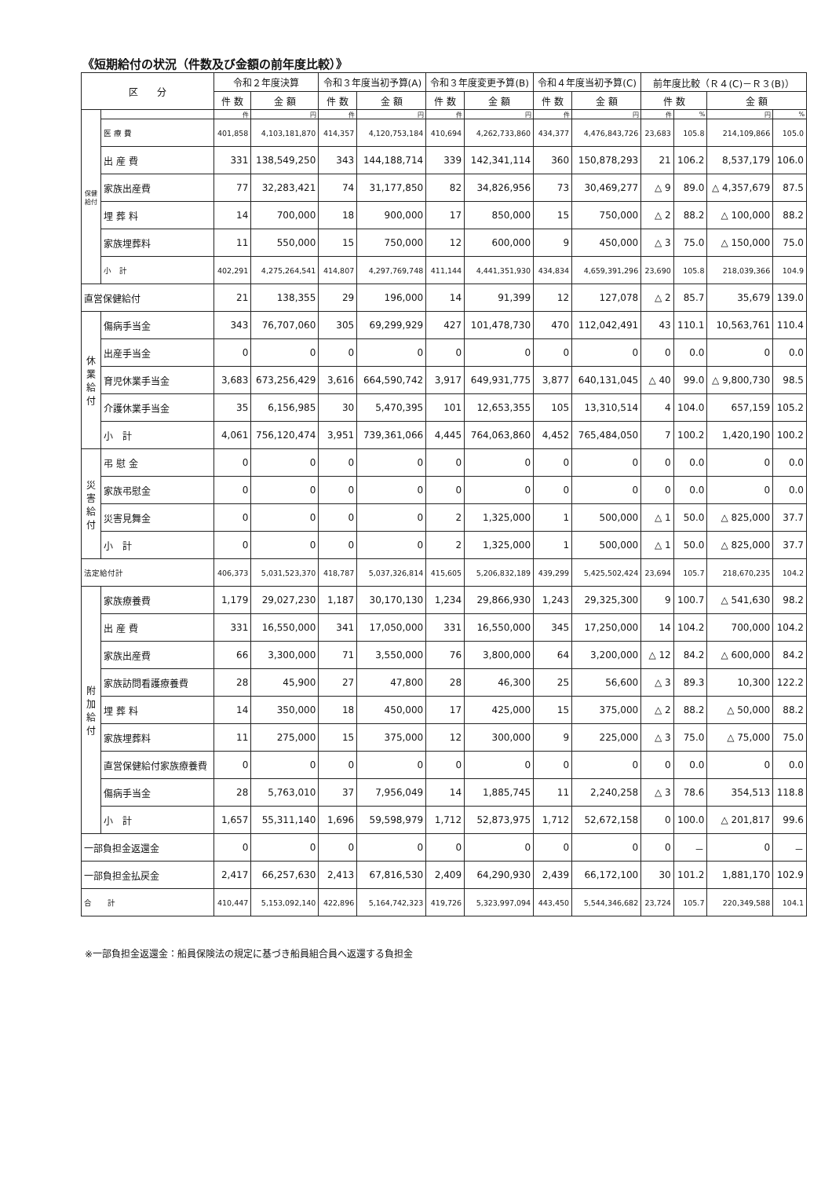《短期給付の状況（件数及び金額の前年度比較）》
| 区 分 | | 令和２年度決算 | | 令和３年度当初予算(A) | | 令和３年度変更予算(B) | | 令和４年度当初予算(C) | | 前年度比較（Ｒ４(C)－Ｒ３(B)） | | | |
| --- | --- | --- | --- | --- | --- | --- | --- | --- | --- | --- | --- | --- | --- |
| | | 件 数 | 金 額 | 件 数 | 金 額 | 件 数 | 金 額 | 件 数 | 金 額 | 件 数 | | 金 額 | |
| 保健給付 | | 件 | 円 | 件 | 円 | 件 | 円 | 件 | 円 | 件 | % | 円 | % |
| | 医 療 費 | 401,858 | 4,103,181,870 | 414,357 | 4,120,753,184 | 410,694 | 4,262,733,860 | 434,377 | 4,476,843,726 | 23,683 | 105.8 | 214,109,866 | 105.0 |
| | 出 産 費 | 331 | 138,549,250 | 343 | 144,188,714 | 339 | 142,341,114 | 360 | 150,878,293 | 21 | 106.2 | 8,537,179 | 106.0 |
| | 家族出産費 | 77 | 32,283,421 | 74 | 31,177,850 | 82 | 34,826,956 | 73 | 30,469,277 | △ 9 | 89.0 | △ 4,357,679 | 87.5 |
| | 埋 葬 料 | 14 | 700,000 | 18 | 900,000 | 17 | 850,000 | 15 | 750,000 | △ 2 | 88.2 | △ 100,000 | 88.2 |
| | 家族埋葬料 | 11 | 550,000 | 15 | 750,000 | 12 | 600,000 | 9 | 450,000 | △ 3 | 75.0 | △ 150,000 | 75.0 |
| | 小 計 | 402,291 | 4,275,264,541 | 414,807 | 4,297,769,748 | 411,144 | 4,441,351,930 | 434,834 | 4,659,391,296 | 23,690 | 105.8 | 218,039,366 | 104.9 |
| 直営保健給付 | | 21 | 138,355 | 29 | 196,000 | 14 | 91,399 | 12 | 127,078 | △ 2 | 85.7 | 35,679 | 139.0 |
| 休業給付 | 傷病手当金 | 343 | 76,707,060 | 305 | 69,299,929 | 427 | 101,478,730 | 470 | 112,042,491 | 43 | 110.1 | 10,563,761 | 110.4 |
| | 出産手当金 | 0 | 0 | 0 | 0 | 0 | 0 | 0 | 0 | 0 | 0.0 | 0 | 0.0 |
| | 育児休業手当金 | 3,683 | 673,256,429 | 3,616 | 664,590,742 | 3,917 | 649,931,775 | 3,877 | 640,131,045 | △ 40 | 99.0 | △ 9,800,730 | 98.5 |
| | 介護休業手当金 | 35 | 6,156,985 | 30 | 5,470,395 | 101 | 12,653,355 | 105 | 13,310,514 | 4 | 104.0 | 657,159 | 105.2 |
| | 小 計 | 4,061 | 756,120,474 | 3,951 | 739,361,066 | 4,445 | 764,063,860 | 4,452 | 765,484,050 | 7 | 100.2 | 1,420,190 | 100.2 |
| 災害給付 | 弔 慰 金 | 0 | 0 | 0 | 0 | 0 | 0 | 0 | 0 | 0 | 0.0 | 0 | 0.0 |
| | 家族弔慰金 | 0 | 0 | 0 | 0 | 0 | 0 | 0 | 0 | 0 | 0.0 | 0 | 0.0 |
| | 災害見舞金 | 0 | 0 | 0 | 0 | 2 | 1,325,000 | 1 | 500,000 | △ 1 | 50.0 | △ 825,000 | 37.7 |
| | 小 計 | 0 | 0 | 0 | 0 | 2 | 1,325,000 | 1 | 500,000 | △ 1 | 50.0 | △ 825,000 | 37.7 |
| 法定給付計 | | 406,373 | 5,031,523,370 | 418,787 | 5,037,326,814 | 415,605 | 5,206,832,189 | 439,299 | 5,425,502,424 | 23,694 | 105.7 | 218,670,235 | 104.2 |
| 附加給付 | 家族療養費 | 1,179 | 29,027,230 | 1,187 | 30,170,130 | 1,234 | 29,866,930 | 1,243 | 29,325,300 | 9 | 100.7 | △ 541,630 | 98.2 |
| | 出 産 費 | 331 | 16,550,000 | 341 | 17,050,000 | 331 | 16,550,000 | 345 | 17,250,000 | 14 | 104.2 | 700,000 | 104.2 |
| | 家族出産費 | 66 | 3,300,000 | 71 | 3,550,000 | 76 | 3,800,000 | 64 | 3,200,000 | △ 12 | 84.2 | △ 600,000 | 84.2 |
| | 家族訪問看護療養費 | 28 | 45,900 | 27 | 47,800 | 28 | 46,300 | 25 | 56,600 | △ 3 | 89.3 | 10,300 | 122.2 |
| | 埋 葬 料 | 14 | 350,000 | 18 | 450,000 | 17 | 425,000 | 15 | 375,000 | △ 2 | 88.2 | △ 50,000 | 88.2 |
| | 家族埋葬料 | 11 | 275,000 | 15 | 375,000 | 12 | 300,000 | 9 | 225,000 | △ 3 | 75.0 | △ 75,000 | 75.0 |
| | 直営保健給付家族療養費 | 0 | 0 | 0 | 0 | 0 | 0 | 0 | 0 | 0 | 0.0 | 0 | 0.0 |
| | 傷病手当金 | 28 | 5,763,010 | 37 | 7,956,049 | 14 | 1,885,745 | 11 | 2,240,258 | △ 3 | 78.6 | 354,513 | 118.8 |
| | 小 計 | 1,657 | 55,311,140 | 1,696 | 59,598,979 | 1,712 | 52,873,975 | 1,712 | 52,672,158 | 0 | 100.0 | △ 201,817 | 99.6 |
| 一部負担金返還金 | | 0 | 0 | 0 | 0 | 0 | 0 | 0 | 0 | 0 | － | 0 | － |
| 一部負担金払戻金 | | 2,417 | 66,257,630 | 2,413 | 67,816,530 | 2,409 | 64,290,930 | 2,439 | 66,172,100 | 30 | 101.2 | 1,881,170 | 102.9 |
| 合 計 | | 410,447 | 5,153,092,140 | 422,896 | 5,164,742,323 | 419,726 | 5,323,997,094 | 443,450 | 5,544,346,682 | 23,724 | 105.7 | 220,349,588 | 104.1 |
※一部負担金返還金：船員保険法の規定に基づき船員組合員へ返還する負担金